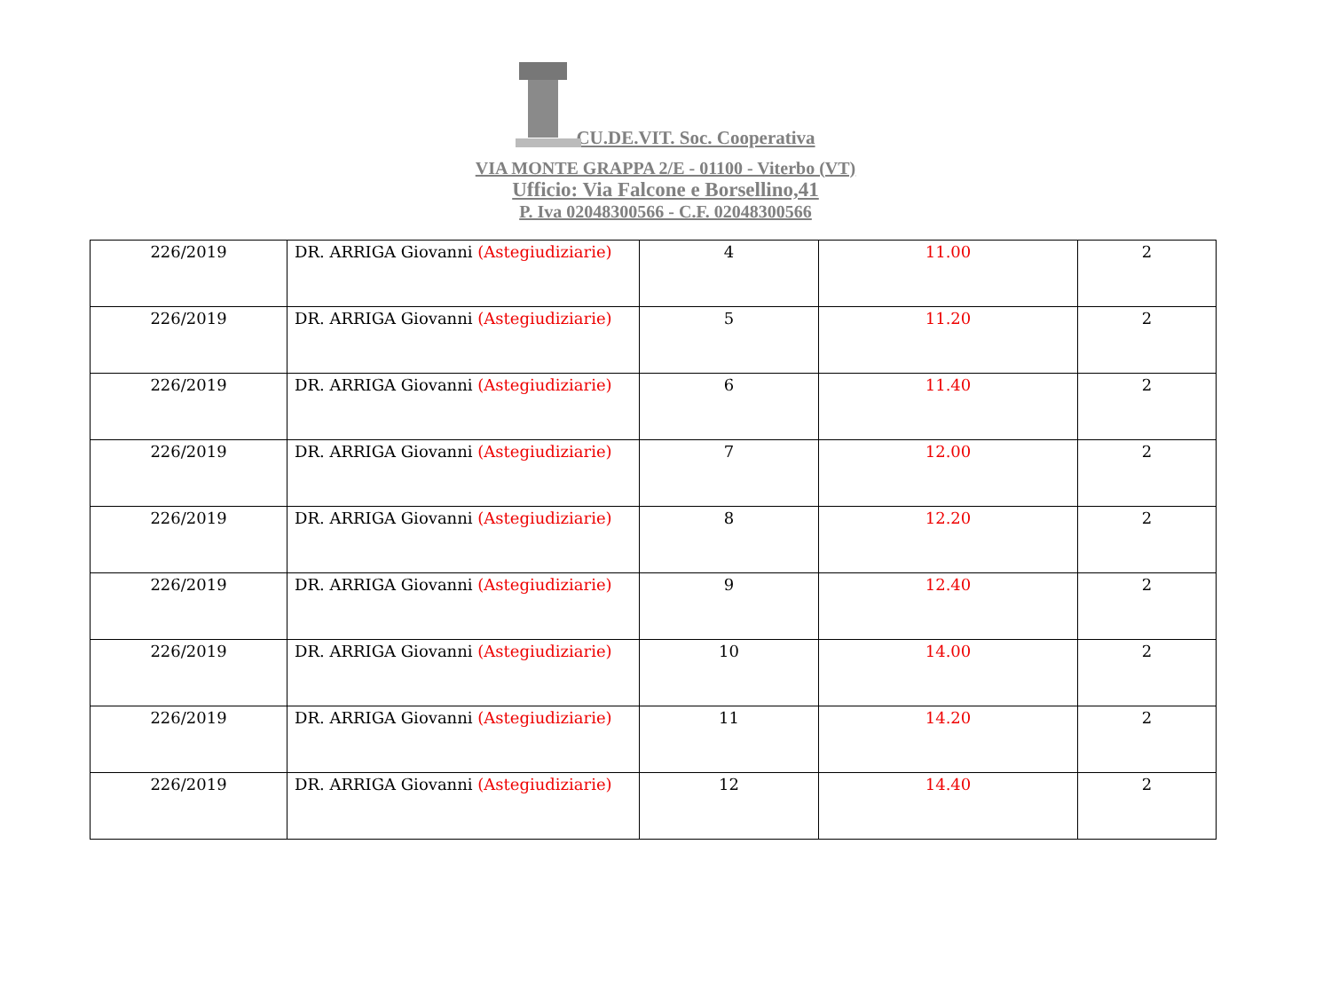CU.DE.VIT. Soc. Cooperativa
VIA MONTE GRAPPA 2/E - 01100 - Viterbo (VT)
Ufficio: Via Falcone e Borsellino,41
P. Iva 02048300566 - C.F. 02048300566
| 226/2019 | DR. ARRIGA Giovanni (Astegiudiziarie) | 4 | 11.00 | 2 |
| 226/2019 | DR. ARRIGA Giovanni (Astegiudiziarie) | 5 | 11.20 | 2 |
| 226/2019 | DR. ARRIGA Giovanni (Astegiudiziarie) | 6 | 11.40 | 2 |
| 226/2019 | DR. ARRIGA Giovanni (Astegiudiziarie) | 7 | 12.00 | 2 |
| 226/2019 | DR. ARRIGA Giovanni (Astegiudiziarie) | 8 | 12.20 | 2 |
| 226/2019 | DR. ARRIGA Giovanni (Astegiudiziarie) | 9 | 12.40 | 2 |
| 226/2019 | DR. ARRIGA Giovanni (Astegiudiziarie) | 10 | 14.00 | 2 |
| 226/2019 | DR. ARRIGA Giovanni (Astegiudiziarie) | 11 | 14.20 | 2 |
| 226/2019 | DR. ARRIGA Giovanni (Astegiudiziarie) | 12 | 14.40 | 2 |